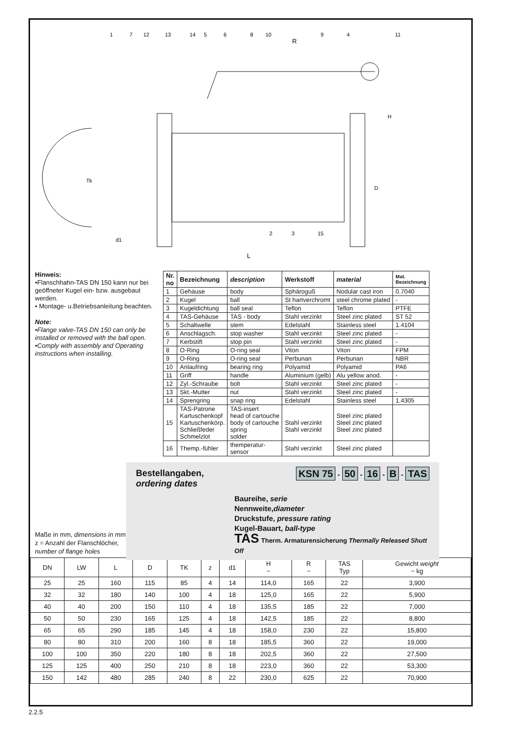1
7
12
13
14
5
6
8
10
R
9
4
11
H
Tk
D
d1
2
3
15
L
Hinweis:
•Flanschhahn-TAS DN 150 kann nur bei geöffneter Kugel ein- bzw. ausgebaut werden.
• Montage- u.Betriebsanleitung beachten.
Note:
•Flange valve-TAS DN 150 can only be installed or removed with the ball open.
•Comply with assembly and Operating instructions when installing.
| Nr. no | Bezeichnung | description | Werkstoff | material | Mat. Bezeichnung |
| --- | --- | --- | --- | --- | --- |
| 1 | Gehäuse | body | Sphäroguß | Nodular cast iron | 0.7040 |
| 2 | Kugel | ball | St hartverchromt | steel chrome plated | - |
| 3 | Kugeldichtung | ball seal | Teflon | Teflon | PTFE |
| 4 | TAS-Gehäuse | TAS - body | Stahl verzinkt | Steel zinc plated | ST 52 |
| 5 | Schaltwelle | stem | Edelstahl | Stainless steel | 1.4104 |
| 6 | Anschlagsch. | stop washer | Stahl verzinkt | Steel zinc plated | - |
| 7 | Kerbstift | stop pin | Stahl verzinkt | Steel zinc plated | - |
| 8 | O-Ring | O-ring seal | Viton | Viton | FPM |
| 9 | O-Ring | O-ring seal | Perbunan | Perbunan | NBR |
| 10 | Anlaufring | bearing ring | Polyamid | Polyamid | PA6 |
| 11 | Griff | handle | Aluminium (gelb) | Alu yellow anod. | - |
| 12 | Zyl.-Schraube | bolt | Stahl verzinkt | Steel zinc plated | - |
| 13 | Skt.-Mutter | nut | Stahl verzinkt | Steel zinc plated | - |
| 14 | Sprengring | snap ring | Edelstahl | Stainless steel | 1.4305 |
| 15 | TAS-Patrone Kartuschenkopf Kartuschenkörp. Schließfeder Schmelzlot | TAS-insert head of cartouche body of cartouche spring solder | Stahl verzinkt Stahl verzinkt | Steel zinc plated Steel zinc plated Steel zinc plated | |
| 16 | Themp.-fühler | themperatur- sensor | Stahl verzinkt | Steel zinc plated | |
Bestellangaben,
ordering dates
KSN 75 - 50 - 16 - B - TAS
Baureihe, serie
Nennweite,diameter
Druckstufe, pressure rating
Kugel-Bauart, ball-type
TAS Therm. Armaturensicherung Thermally Released Shutt Off
Maße in mm, dimensions in mm
z = Anzahl der Flanschlöcher,
number of flange holes
| DN | LW | L | D | TK | z | d1 | H ~ | R ~ | TAS Typ | Gewicht weight ~ kg |
| --- | --- | --- | --- | --- | --- | --- | --- | --- | --- | --- |
| 25 | 25 | 160 | 115 | 85 | 4 | 14 | 114,0 | 165 | 22 | 3,900 |
| 32 | 32 | 180 | 140 | 100 | 4 | 18 | 125,0 | 165 | 22 | 5,900 |
| 40 | 40 | 200 | 150 | 110 | 4 | 18 | 135,5 | 185 | 22 | 7,000 |
| 50 | 50 | 230 | 165 | 125 | 4 | 18 | 142,5 | 185 | 22 | 8,800 |
| 65 | 65 | 290 | 185 | 145 | 4 | 18 | 158,0 | 230 | 22 | 15,800 |
| 80 | 80 | 310 | 200 | 160 | 8 | 18 | 185,5 | 360 | 22 | 19,000 |
| 100 | 100 | 350 | 220 | 180 | 8 | 18 | 202,5 | 360 | 22 | 27,500 |
| 125 | 125 | 400 | 250 | 210 | 8 | 18 | 223,0 | 360 | 22 | 53,300 |
| 150 | 142 | 480 | 285 | 240 | 8 | 22 | 230,0 | 625 | 22 | 70,900 |
2.2.5